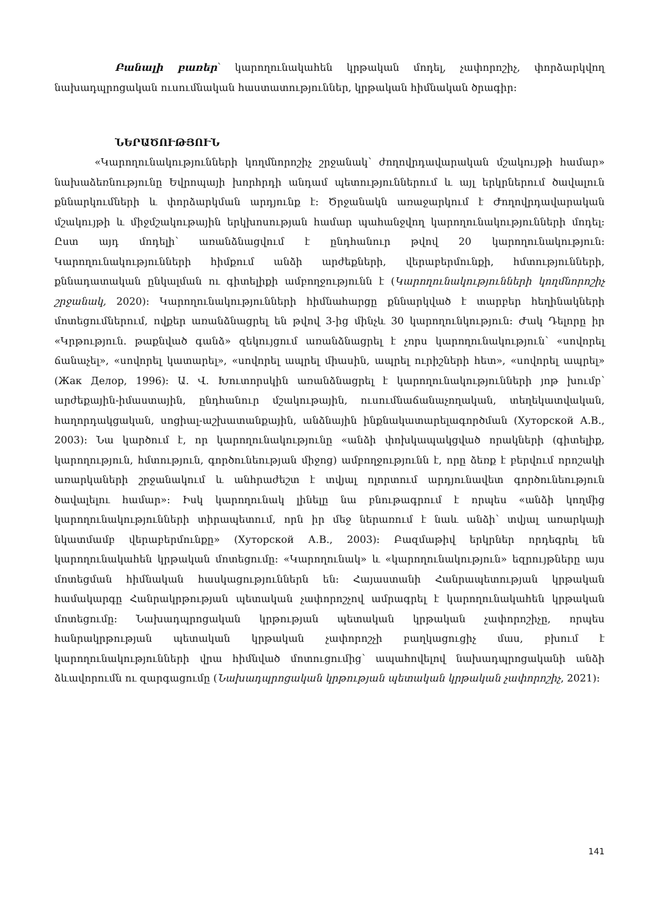Բանալի բառեր՝ կարողունակահեն կրթական մոդել, չափորոշիչ, փորձարկվող նախադպրոցական ուսումնական հաստատություններ, կրթական հիմնական ծրագիր:
ՆԵՐԱԾՈՒԹՅՈՒՆ
«Կարողունակությունների կողմնորոշիչ շրջանակ՝ ժողովրդավարական մշակույթի համար» նախաձեռնությունը Եվրոպայի խորհրդի անդամ պետություններում և այլ երկրներում ծավալուն քննարկումների և փորձարկման արդյունք է: Ծրջանակն առաջարկում է Ժողովրդավարական մշակույթի և միջմշակութային երկխոսության համար պահանջվող կարողունակությունների մոդել: Ըստ այդ մոդելի՝ առանձնացվում է ընդհանուր թվով 20 կարողունակություն: Կարողունակությունների հիմքում անձի արժեքների, վերաբերմունքի, հմտությունների, քննադատական ընկալման ու գիտելիքի ամբողջությունն է (Կարողունակությունների կողմնորոշիչ շրջանակ, 2020): Կարողունակությունների հիմնահարցը քննարկված է տարբեր հեղինակների մոտեցումներում, ովքեր առանձնացրել են թվով 3-ից մինչև 30 կարողունկություն: Ժակ Դելորը իր «Կրթություն. թաքնված գանձ» զեկույցում առանձնացրել է չորս կարողունակություն՝ «սովորել ճանաչել», «սովորել կատարել», «սովորել ապրել միասին, ապրել ուրիշների հետ», «սովորել ապրել» (Жак Делор, 1996): Ա. Վ. Խուտորսկին առանձնացրել է կարողունակությունների յոթ խումբ՝ արժեքային-իմաստային, ընդհանուր մշակութային, ուսումնաճանաչողական, տեղեկատվական, հաղորդակցական, սոցիալ-աշխատանքային, անձնային ինքնակատարելագործման (Хуторской А.В., 2003): Նա կարծում է, որ կարողունակությունը «անձի փոխկապակցված որակների (գիտելիք, կարողություն, հմտություն, գործունեության միջոց) ամբողջությունն է, որը ձեռք է բերվում որոշակի առարկաների շրջանակում և անհրաժեշտ է տվյալ ոլորտում արդյունավետ գործունեություն ծավալելու համար»: Իսկ կարողունակ լինելը նա բնութագրում է որպես «անձի կողմից կարողունակությունների տիրապետում, որն իր մեջ ներառում է նաև անձի՝ տվյալ առարկայի նկատմամբ վերաբերմունքը» (Хуторской А.В., 2003): Բազմաթիվ երկրներ որդեգրել են կարողունակահեն կրթական մոտեցումը: «Կարողունակ» և «կարողունակություն» եզրույթները այս մոտեցման հիմնական հասկացություններն են: Հայաստանի Հանրապետության կրթական համակարգը Հանրակրթության պետական չափորոշչով ամրագրել է կարողունակահեն կրթական մոտեցումը: Նախադպրոցական կրթության պետական կրթական չափորոշիչը, որպես հանրակրթության պետական կրթական չափորոշչի բաղկացուցիչ մաս, բխում է կարողունակությունների վրա հիմնված մոտուցումից՝ ապահովելով նախադպրոցականի անձի ձևավորումն ու զարգացումը (Նախադպրոցական կրթության պետական կրթական չափորոշիչ, 2021):
141